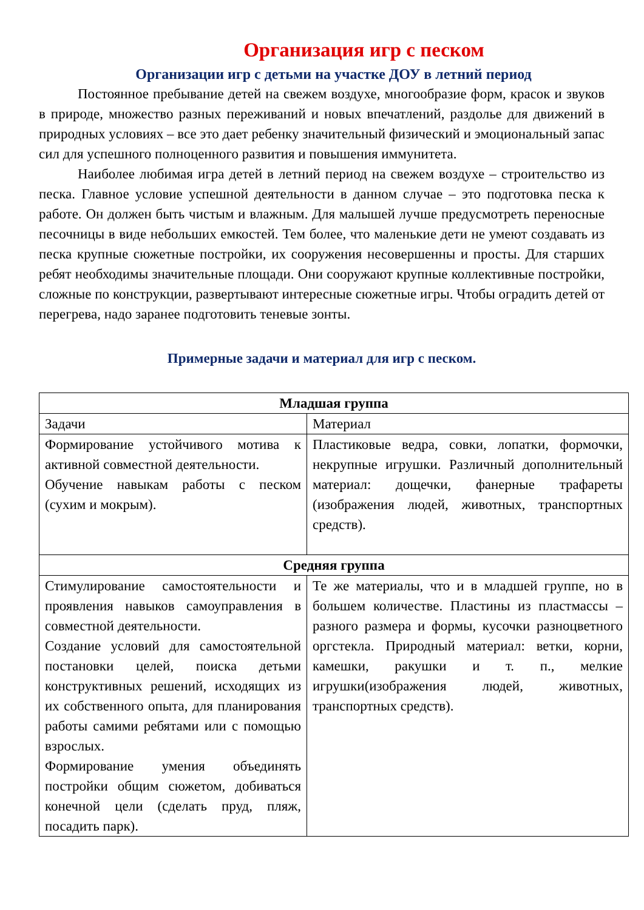Организация игр с песком
Организации игр с детьми на участке ДОУ в летний период
Постоянное пребывание детей на свежем воздухе, многообразие форм, красок и звуков в природе, множество разных переживаний и новых впечатлений, раздолье для движений в природных условиях – все это дает ребенку значительный физический и эмоциональный запас сил для успешного полноценного развития и повышения иммунитета.
Наиболее любимая игра детей в летний период на свежем воздухе – строительство из песка. Главное условие успешной деятельности в данном случае – это подготовка песка к работе. Он должен быть чистым и влажным. Для малышей лучше предусмотреть переносные песочницы в виде небольших емкостей. Тем более, что маленькие дети не умеют создавать из песка крупные сюжетные постройки, их сооружения несовершенны и просты. Для старших ребят необходимы значительные площади. Они сооружают крупные коллективные постройки, сложные по конструкции, развертывают интересные сюжетные игры. Чтобы оградить детей от перегрева, надо заранее подготовить теневые зонты.
Примерные задачи и материал для игр с песком.
| Младшая группа | |
| --- | --- |
| Задачи | Материал |
| Формирование устойчивого мотива к активной совместной деятельности. Обучение навыкам работы с песком (сухим и мокрым). | Пластиковые ведра, совки, лопатки, формочки, некрупные игрушки. Различный дополнительный материал: дощечки, фанерные трафареты (изображения людей, животных, транспортных средств). |
| Средняя группа | |
| Стимулирование самостоятельности и проявления навыков самоуправления в совместной деятельности. Создание условий для самостоятельной постановки целей, поиска детьми конструктивных решений, исходящих из их собственного опыта, для планирования работы самими ребятами или с помощью взрослых. Формирование умения объединять постройки общим сюжетом, добиваться конечной цели (сделать пруд, пляж, посадить парк). | Те же материалы, что и в младшей группе, но в большем количестве. Пластины из пластмассы – разного размера и формы, кусочки разноцветного оргстекла. Природный материал: ветки, корни, камешки, ракушки и т. п., мелкие игрушки(изображения людей, животных, транспортных средств). |